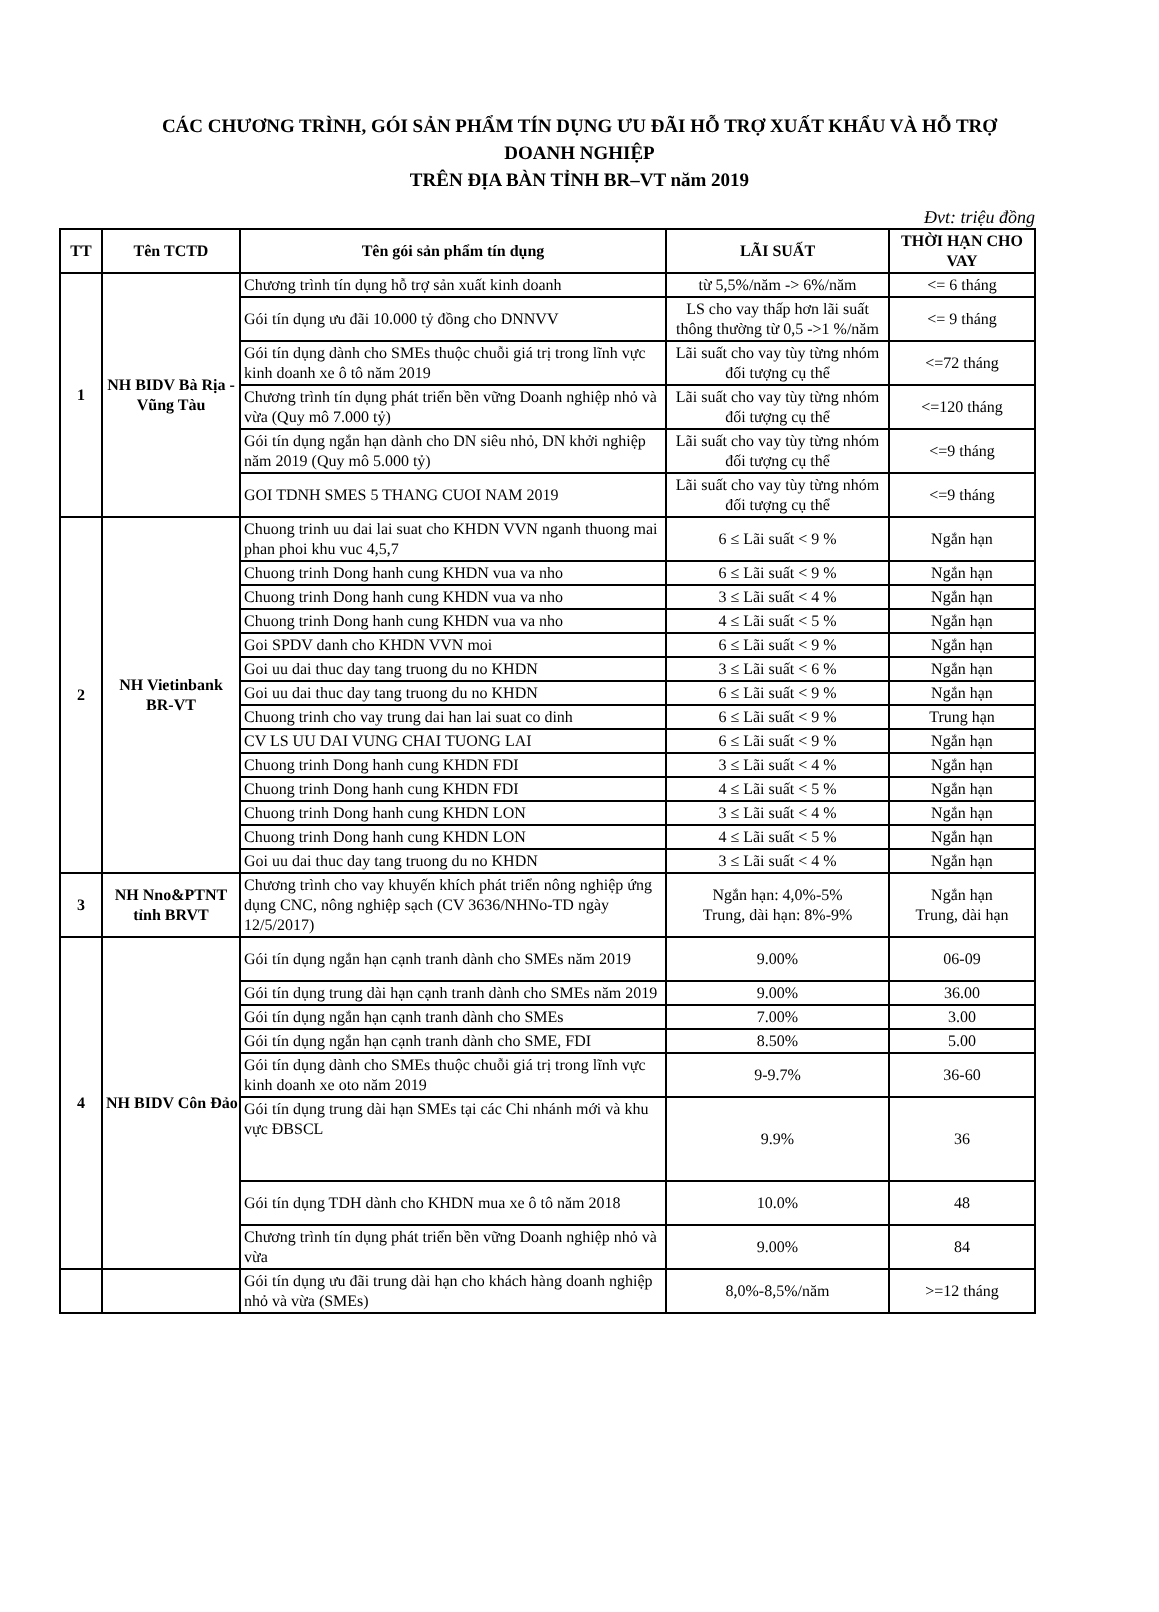CÁC CHƯƠNG TRÌNH, GÓI SẢN PHẨM TÍN DỤNG ƯU ĐÃI HỖ TRỢ XUẤT KHẨU VÀ HỖ TRỢ
DOANH NGHIỆP
TRÊN ĐỊA BÀN TỈNH BR–VT năm 2019
Đvt: triệu đồng
| TT | Tên TCTD | Tên gói sản phẩm tín dụng | LÃI SUẤT | THỜI HẠN CHO VAY |
| --- | --- | --- | --- | --- |
| 1 | NH BIDV Bà Rịa - Vũng Tàu | Chương trình tín dụng hỗ trợ sản xuất kinh doanh | từ 5,5%/năm -> 6%/năm | <= 6 tháng |
| | | Gói tín dụng ưu đãi 10.000 tỷ đồng cho DNNVV | LS cho vay thấp hơn lãi suất thông thường từ 0,5 ->1 %/năm | <= 9 tháng |
| | | Gói tín dụng dành cho SMEs thuộc chuỗi giá trị trong lĩnh vực kinh doanh xe ô tô năm 2019 | Lãi suất cho vay tùy từng nhóm đối tượng cụ thể | <=72 tháng |
| | | Chương trình tín dụng phát triển bền vững Doanh nghiệp nhỏ và vừa (Quy mô 7.000 tỷ) | Lãi suất cho vay tùy từng nhóm đối tượng cụ thể | <=120 tháng |
| | | Gói tín dụng ngắn hạn dành cho DN siêu nhỏ, DN khởi nghiệp năm 2019 (Quy mô 5.000 tỷ) | Lãi suất cho vay tùy từng nhóm đối tượng cụ thể | <=9 tháng |
| | | GOI TDNH SMES 5 THANG CUOI NAM 2019 | Lãi suất cho vay tùy từng nhóm đối tượng cụ thể | <=9 tháng |
| 2 | NH Vietinbank BR-VT | Chuong trinh uu dai lai suat cho KHDN VVN nganh thuong mai phan phoi khu vuc 4,5,7 | 6 ≤ Lãi suất < 9 % | Ngắn hạn |
| | | Chuong trinh Dong hanh cung KHDN vua va nho | 6 ≤ Lãi suất < 9 % | Ngắn hạn |
| | | Chuong trinh Dong hanh cung KHDN vua va nho | 3 ≤ Lãi suất < 4 % | Ngắn hạn |
| | | Chuong trinh Dong hanh cung KHDN vua va nho | 4 ≤ Lãi suất < 5 % | Ngắn hạn |
| | | Goi SPDV danh cho KHDN VVN moi | 6 ≤ Lãi suất < 9 % | Ngắn hạn |
| | | Goi uu dai thuc day tang truong du no KHDN | 3 ≤ Lãi suất < 6 % | Ngắn hạn |
| | | Goi uu dai thuc day tang truong du no KHDN | 6 ≤ Lãi suất < 9 % | Ngắn hạn |
| | | Chuong trinh cho vay trung dai han lai suat co dinh | 6 ≤ Lãi suất < 9 % | Trung hạn |
| | | CV LS UU DAI VUNG CHAI TUONG LAI | 6 ≤ Lãi suất < 9 % | Ngắn hạn |
| | | Chuong trinh Dong hanh cung KHDN FDI | 3 ≤ Lãi suất < 4 % | Ngắn hạn |
| | | Chuong trinh Dong hanh cung KHDN FDI | 4 ≤ Lãi suất < 5 % | Ngắn hạn |
| | | Chuong trinh Dong hanh cung KHDN LON | 3 ≤ Lãi suất < 4 % | Ngắn hạn |
| | | Chuong trinh Dong hanh cung KHDN LON | 4 ≤ Lãi suất < 5 % | Ngắn hạn |
| | | Goi uu dai thuc day tang truong du no KHDN | 3 ≤ Lãi suất < 4 % | Ngắn hạn |
| 3 | NH Nno&PTNT tỉnh BRVT | Chương trình cho vay khuyến khích phát triển nông nghiệp ứng dụng CNC, nông nghiệp sạch (CV 3636/NHNo-TD ngày 12/5/2017) | Ngắn hạn: 4,0%-5% Trung, dài hạn: 8%-9% | Ngắn hạn Trung, dài hạn |
| 4 | NH BIDV Côn Đảo | Gói tín dụng ngắn hạn cạnh tranh dành cho SMEs năm 2019 | 9.00% | 06-09 |
| | | Gói tín dụng trung dài hạn cạnh tranh dành cho SMEs năm 2019 | 9.00% | 36.00 |
| | | Gói tín dụng ngắn hạn cạnh tranh dành cho SMEs | 7.00% | 3.00 |
| | | Gói tín dụng ngắn hạn cạnh tranh dành cho SME, FDI | 8.50% | 5.00 |
| | | Gói tín dụng dành cho SMEs thuộc chuỗi giá trị trong lĩnh vực kinh doanh xe oto năm 2019 | 9-9.7% | 36-60 |
| | | Gói tín dụng trung dài hạn SMEs tại các Chi nhánh mới và khu vực ĐBSCL | 9.9% | 36 |
| | | Gói tín dụng TDH dành cho KHDN mua xe ô tô năm 2018 | 10.0% | 48 |
| | | Chương trình tín dụng phát triển bền vững Doanh nghiệp nhỏ và vừa | 9.00% | 84 |
| | | Gói tín dụng ưu đãi trung dài hạn cho khách hàng doanh nghiệp nhỏ và vừa (SMEs) | 8,0%-8,5%/năm | >=12 tháng |